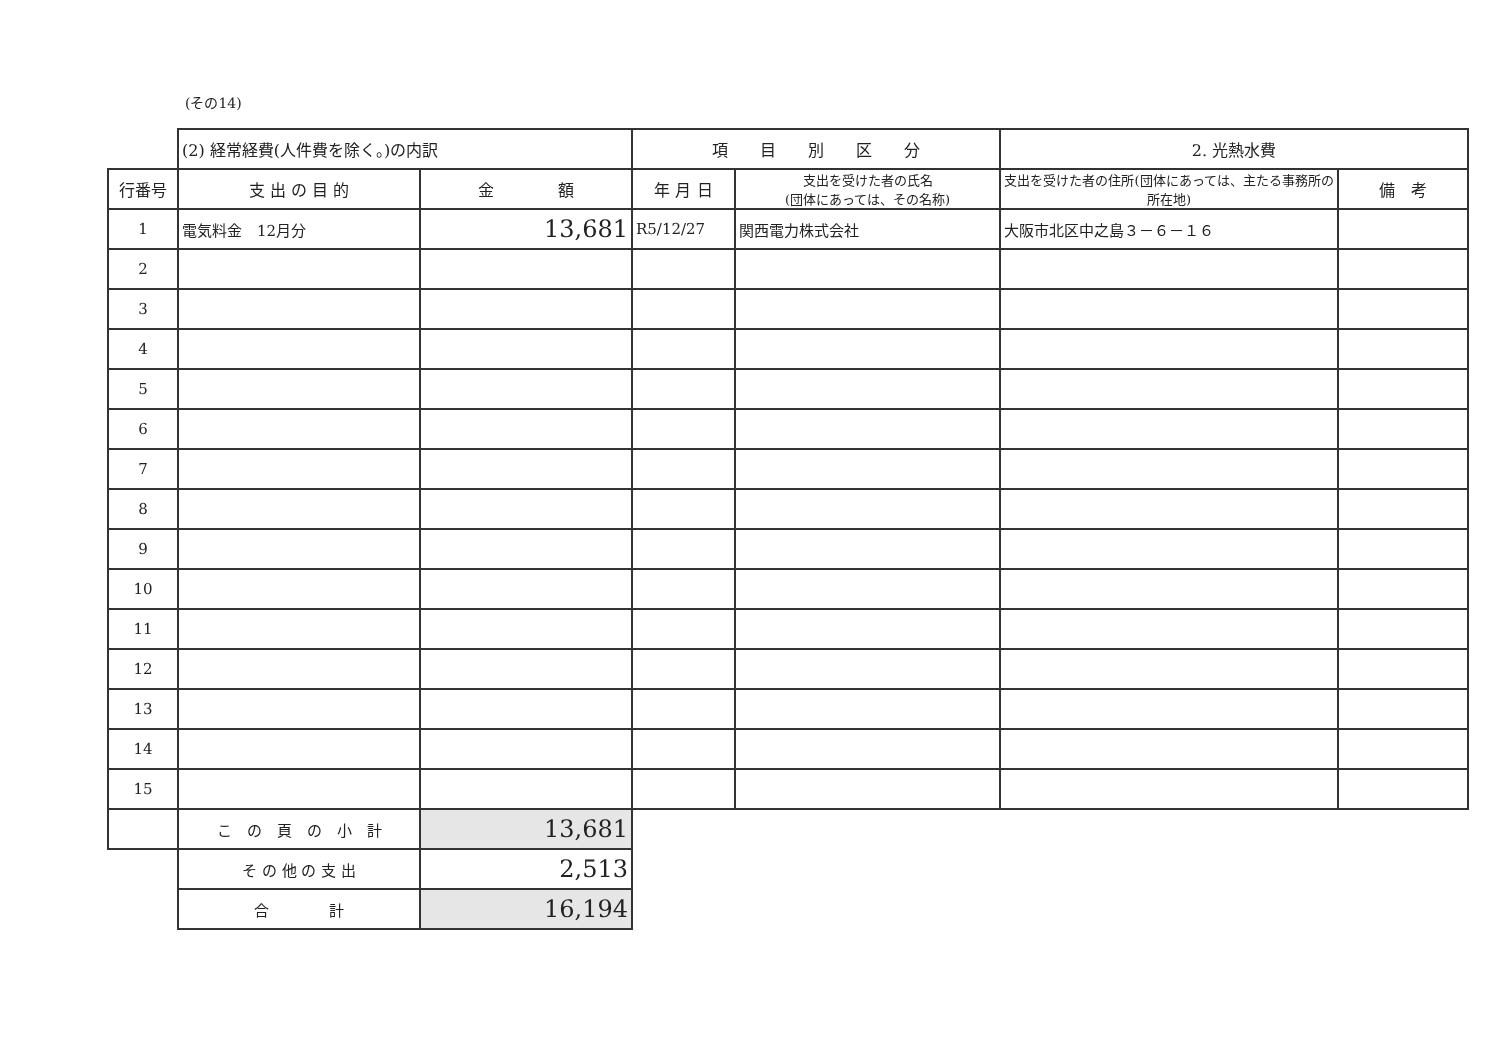(その14)
| | (2) 経常経費(人件費を除く。)の内訳 | | 項 目 別 区 分 | | 2. 光熱水費 | |
| 行番号 | 支 出 の 目 的 | 金 額 | 年 月 日 | 支出を受けた者の氏名 (団体にあっては、その名称) | 支出を受けた者の住所(団体にあっては、主たる事務所の所在地) | 備 考 |
| 1 | 電気料金 12月分 | 13,681 | R5/12/27 | 関西電力株式会社 | 大阪市北区中之島３－６－１６ | |
| 2 | | | | | | |
| 3 | | | | | | |
| 4 | | | | | | |
| 5 | | | | | | |
| 6 | | | | | | |
| 7 | | | | | | |
| 8 | | | | | | |
| 9 | | | | | | |
| 10 | | | | | | |
| 11 | | | | | | |
| 12 | | | | | | |
| 13 | | | | | | |
| 14 | | | | | | |
| 15 | | | | | | |
| | こ の 頁 の 小 計 | 13,681 | | | | |
| | そ の 他 の 支 出 | 2,513 | | | | |
| | 合 計 | 16,194 | | | | |